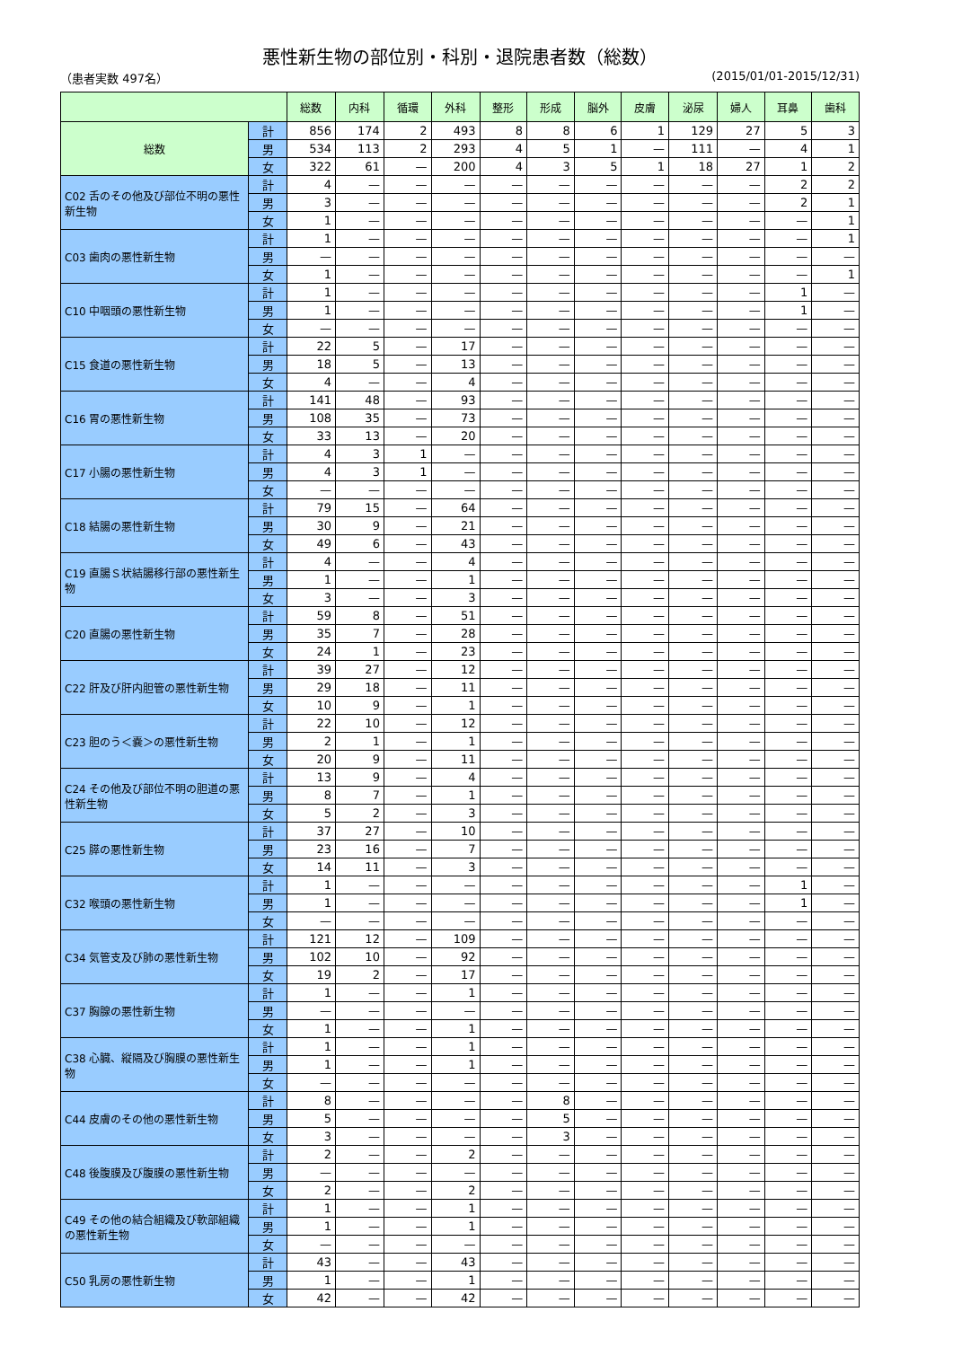悪性新生物の部位別・科別・退院患者数（総数）
（患者実数 497名） (2015/01/01-2015/12/31)
| | | 総数 | 内科 | 循環 | 外科 | 整形 | 形成 | 脳外 | 皮膚 | 泌尿 | 婦人 | 耳鼻 | 歯科 |
| --- | --- | --- | --- | --- | --- | --- | --- | --- | --- | --- | --- | --- | --- |
| 総数 | 計 | 856 | 174 | 2 | 493 | 8 | 8 | 6 | 1 | 129 | 27 | 5 | 3 |
| | 男 | 534 | 113 | 2 | 293 | 4 | 5 | 1 | — | 111 | — | 4 | 1 |
| | 女 | 322 | 61 | — | 200 | 4 | 3 | 5 | 1 | 18 | 27 | 1 | 2 |
| C02 舌のその他及び部位不明の悪性新生物 | 計 | 4 | — | — | — | — | — | — | — | — | — | 2 | 2 |
| | 男 | 3 | — | — | — | — | — | — | — | — | — | 2 | 1 |
| | 女 | 1 | — | — | — | — | — | — | — | — | — | — | 1 |
| C03 歯肉の悪性新生物 | 計 | 1 | — | — | — | — | — | — | — | — | — | — | 1 |
| | 男 | — | — | — | — | — | — | — | — | — | — | — | — |
| | 女 | 1 | — | — | — | — | — | — | — | — | — | — | 1 |
| C10 中咽頭の悪性新生物 | 計 | 1 | — | — | — | — | — | — | — | — | — | 1 | — |
| | 男 | 1 | — | — | — | — | — | — | — | — | — | 1 | — |
| | 女 | — | — | — | — | — | — | — | — | — | — | — | — |
| C15 食道の悪性新生物 | 計 | 22 | 5 | — | 17 | — | — | — | — | — | — | — | — |
| | 男 | 18 | 5 | — | 13 | — | — | — | — | — | — | — | — |
| | 女 | 4 | — | — | 4 | — | — | — | — | — | — | — | — |
| C16 胃の悪性新生物 | 計 | 141 | 48 | — | 93 | — | — | — | — | — | — | — | — |
| | 男 | 108 | 35 | — | 73 | — | — | — | — | — | — | — | — |
| | 女 | 33 | 13 | — | 20 | — | — | — | — | — | — | — | — |
| C17 小腸の悪性新生物 | 計 | 4 | 3 | 1 | — | — | — | — | — | — | — | — | — |
| | 男 | 4 | 3 | 1 | — | — | — | — | — | — | — | — | — |
| | 女 | — | — | — | — | — | — | — | — | — | — | — | — |
| C18 結腸の悪性新生物 | 計 | 79 | 15 | — | 64 | — | — | — | — | — | — | — | — |
| | 男 | 30 | 9 | — | 21 | — | — | — | — | — | — | — | — |
| | 女 | 49 | 6 | — | 43 | — | — | — | — | — | — | — | — |
| C19 直腸Ｓ状結腸移行部の悪性新生物 | 計 | 4 | — | — | 4 | — | — | — | — | — | — | — | — |
| | 男 | 1 | — | — | 1 | — | — | — | — | — | — | — | — |
| | 女 | 3 | — | — | 3 | — | — | — | — | — | — | — | — |
| C20 直腸の悪性新生物 | 計 | 59 | 8 | — | 51 | — | — | — | — | — | — | — | — |
| | 男 | 35 | 7 | — | 28 | — | — | — | — | — | — | — | — |
| | 女 | 24 | 1 | — | 23 | — | — | — | — | — | — | — | — |
| C22 肝及び肝内胆管の悪性新生物 | 計 | 39 | 27 | — | 12 | — | — | — | — | — | — | — | — |
| | 男 | 29 | 18 | — | 11 | — | — | — | — | — | — | — | — |
| | 女 | 10 | 9 | — | 1 | — | — | — | — | — | — | — | — |
| C23 胆のう＜嚢＞の悪性新生物 | 計 | 22 | 10 | — | 12 | — | — | — | — | — | — | — | — |
| | 男 | 2 | 1 | — | 1 | — | — | — | — | — | — | — | — |
| | 女 | 20 | 9 | — | 11 | — | — | — | — | — | — | — | — |
| C24 その他及び部位不明の胆道の悪性新生物 | 計 | 13 | 9 | — | 4 | — | — | — | — | — | — | — | — |
| | 男 | 8 | 7 | — | 1 | — | — | — | — | — | — | — | — |
| | 女 | 5 | 2 | — | 3 | — | — | — | — | — | — | — | — |
| C25 膵の悪性新生物 | 計 | 37 | 27 | — | 10 | — | — | — | — | — | — | — | — |
| | 男 | 23 | 16 | — | 7 | — | — | — | — | — | — | — | — |
| | 女 | 14 | 11 | — | 3 | — | — | — | — | — | — | — | — |
| C32 喉頭の悪性新生物 | 計 | 1 | — | — | — | — | — | — | — | — | — | 1 | — |
| | 男 | 1 | — | — | — | — | — | — | — | — | — | 1 | — |
| | 女 | — | — | — | — | — | — | — | — | — | — | — | — |
| C34 気管支及び肺の悪性新生物 | 計 | 121 | 12 | — | 109 | — | — | — | — | — | — | — | — |
| | 男 | 102 | 10 | — | 92 | — | — | — | — | — | — | — | — |
| | 女 | 19 | 2 | — | 17 | — | — | — | — | — | — | — | — |
| C37 胸腺の悪性新生物 | 計 | 1 | — | — | 1 | — | — | — | — | — | — | — | — |
| | 男 | — | — | — | — | — | — | — | — | — | — | — | — |
| | 女 | 1 | — | — | 1 | — | — | — | — | — | — | — | — |
| C38 心臓、縦隔及び胸膜の悪性新生物 | 計 | 1 | — | — | 1 | — | — | — | — | — | — | — | — |
| | 男 | 1 | — | — | 1 | — | — | — | — | — | — | — | — |
| | 女 | — | — | — | — | — | — | — | — | — | — | — | — |
| C44 皮膚のその他の悪性新生物 | 計 | 8 | — | — | — | — | 8 | — | — | — | — | — | — |
| | 男 | 5 | — | — | — | — | 5 | — | — | — | — | — | — |
| | 女 | 3 | — | — | — | — | 3 | — | — | — | — | — | — |
| C48 後腹膜及び腹膜の悪性新生物 | 計 | 2 | — | — | 2 | — | — | — | — | — | — | — | — |
| | 男 | — | — | — | — | — | — | — | — | — | — | — | — |
| | 女 | 2 | — | — | 2 | — | — | — | — | — | — | — | — |
| C49 その他の結合組織及び軟部組織の悪性新生物 | 計 | 1 | — | — | 1 | — | — | — | — | — | — | — | — |
| | 男 | 1 | — | — | 1 | — | — | — | — | — | — | — | — |
| | 女 | — | — | — | — | — | — | — | — | — | — | — | — |
| C50 乳房の悪性新生物 | 計 | 43 | — | — | 43 | — | — | — | — | — | — | — | — |
| | 男 | 1 | — | — | 1 | — | — | — | — | — | — | — | — |
| | 女 | 42 | — | — | 42 | — | — | — | — | — | — | — | — |